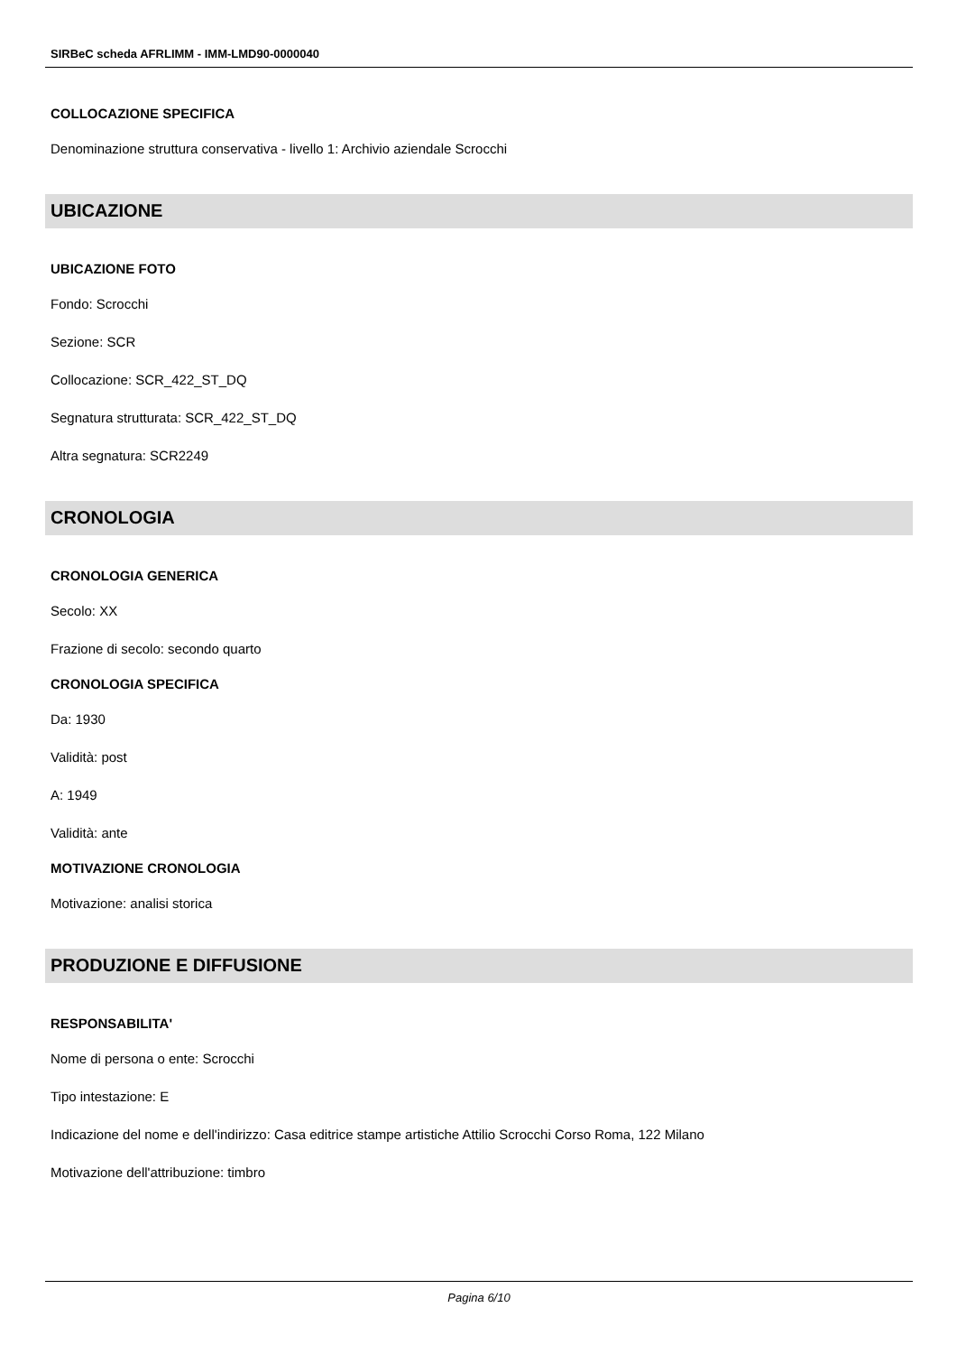SIRBeC scheda AFRLIMM - IMM-LMD90-0000040
COLLOCAZIONE SPECIFICA
Denominazione struttura conservativa - livello 1: Archivio aziendale Scrocchi
UBICAZIONE
UBICAZIONE FOTO
Fondo: Scrocchi
Sezione: SCR
Collocazione: SCR_422_ST_DQ
Segnatura strutturata: SCR_422_ST_DQ
Altra segnatura: SCR2249
CRONOLOGIA
CRONOLOGIA GENERICA
Secolo: XX
Frazione di secolo: secondo quarto
CRONOLOGIA SPECIFICA
Da: 1930
Validità: post
A: 1949
Validità: ante
MOTIVAZIONE CRONOLOGIA
Motivazione: analisi storica
PRODUZIONE E DIFFUSIONE
RESPONSABILITA'
Nome di persona o ente: Scrocchi
Tipo intestazione: E
Indicazione del nome e dell'indirizzo: Casa editrice stampe artistiche Attilio Scrocchi Corso Roma, 122 Milano
Motivazione dell'attribuzione: timbro
Pagina 6/10